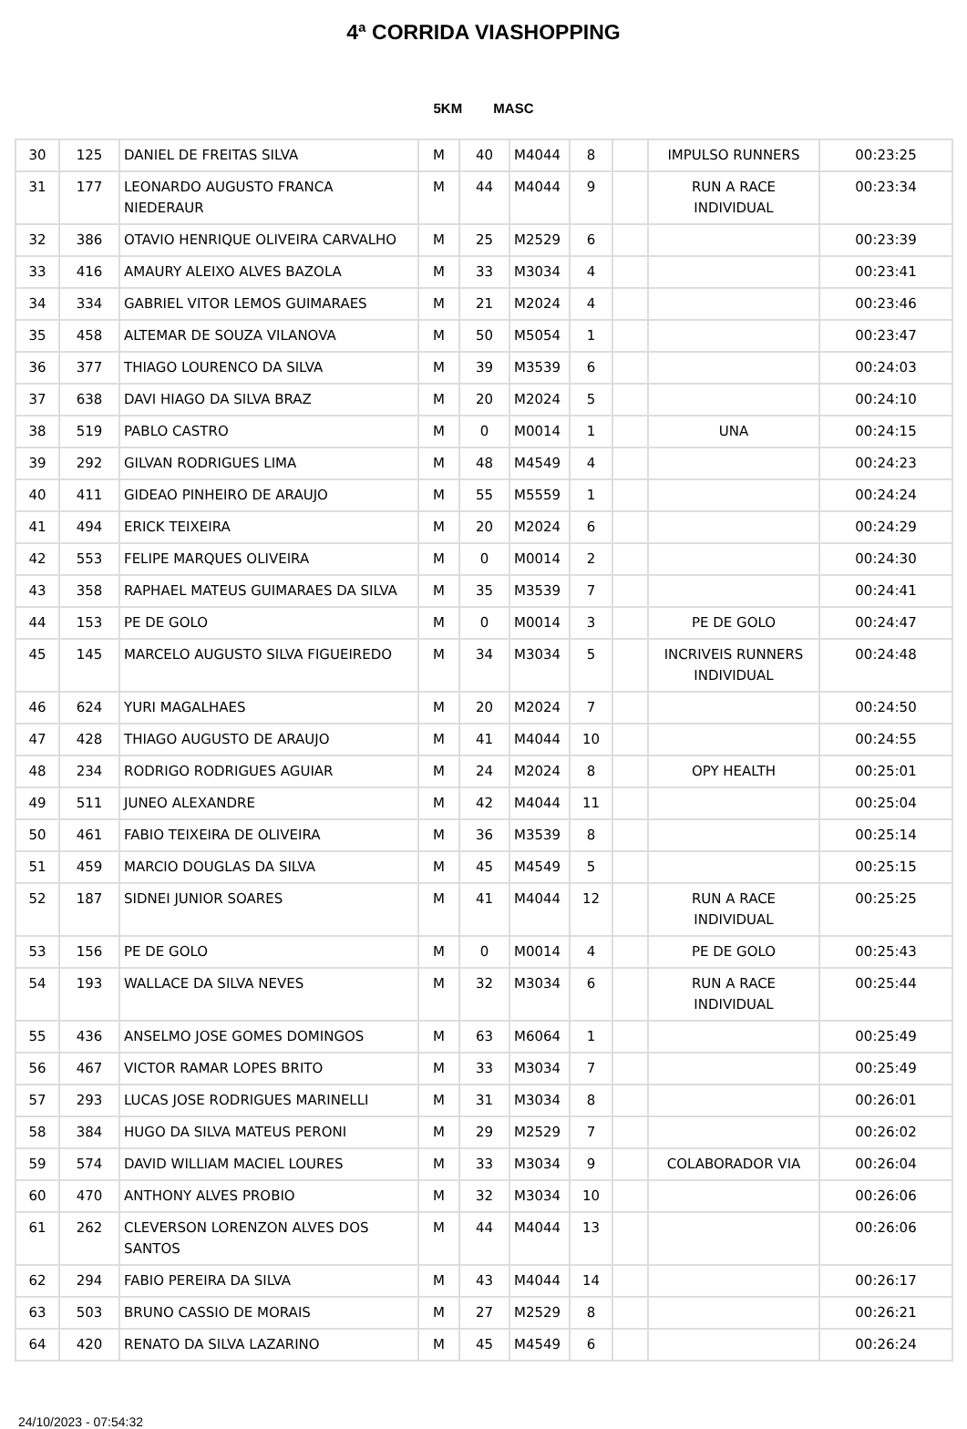4ª CORRIDA VIASHOPPING
5KM MASC
| 30 | 125 | DANIEL DE FREITAS SILVA | M | 40 | M4044 | 8 | | IMPULSO RUNNERS | 00:23:25 |
| 31 | 177 | LEONARDO AUGUSTO FRANCA NIEDERAUR | M | 44 | M4044 | 9 | | RUN A RACE INDIVIDUAL | 00:23:34 |
| 32 | 386 | OTAVIO HENRIQUE OLIVEIRA CARVALHO | M | 25 | M2529 | 6 | | | 00:23:39 |
| 33 | 416 | AMAURY ALEIXO ALVES BAZOLA | M | 33 | M3034 | 4 | | | 00:23:41 |
| 34 | 334 | GABRIEL VITOR LEMOS GUIMARAES | M | 21 | M2024 | 4 | | | 00:23:46 |
| 35 | 458 | ALTEMAR DE SOUZA VILANOVA | M | 50 | M5054 | 1 | | | 00:23:47 |
| 36 | 377 | THIAGO LOURENCO DA SILVA | M | 39 | M3539 | 6 | | | 00:24:03 |
| 37 | 638 | DAVI HIAGO DA SILVA BRAZ | M | 20 | M2024 | 5 | | | 00:24:10 |
| 38 | 519 | PABLO CASTRO | M | 0 | M0014 | 1 | | UNA | 00:24:15 |
| 39 | 292 | GILVAN RODRIGUES LIMA | M | 48 | M4549 | 4 | | | 00:24:23 |
| 40 | 411 | GIDEAO PINHEIRO DE ARAUJO | M | 55 | M5559 | 1 | | | 00:24:24 |
| 41 | 494 | ERICK TEIXEIRA | M | 20 | M2024 | 6 | | | 00:24:29 |
| 42 | 553 | FELIPE MARQUES OLIVEIRA | M | 0 | M0014 | 2 | | | 00:24:30 |
| 43 | 358 | RAPHAEL MATEUS GUIMARAES DA SILVA | M | 35 | M3539 | 7 | | | 00:24:41 |
| 44 | 153 | PE DE GOLO | M | 0 | M0014 | 3 | | PE DE GOLO | 00:24:47 |
| 45 | 145 | MARCELO AUGUSTO SILVA FIGUEIREDO | M | 34 | M3034 | 5 | | INCRIVEIS RUNNERS INDIVIDUAL | 00:24:48 |
| 46 | 624 | YURI MAGALHAES | M | 20 | M2024 | 7 | | | 00:24:50 |
| 47 | 428 | THIAGO AUGUSTO DE ARAUJO | M | 41 | M4044 | 10 | | | 00:24:55 |
| 48 | 234 | RODRIGO RODRIGUES AGUIAR | M | 24 | M2024 | 8 | | OPY HEALTH | 00:25:01 |
| 49 | 511 | JUNEO ALEXANDRE | M | 42 | M4044 | 11 | | | 00:25:04 |
| 50 | 461 | FABIO TEIXEIRA DE OLIVEIRA | M | 36 | M3539 | 8 | | | 00:25:14 |
| 51 | 459 | MARCIO DOUGLAS DA SILVA | M | 45 | M4549 | 5 | | | 00:25:15 |
| 52 | 187 | SIDNEI JUNIOR SOARES | M | 41 | M4044 | 12 | | RUN A RACE INDIVIDUAL | 00:25:25 |
| 53 | 156 | PE DE GOLO | M | 0 | M0014 | 4 | | PE DE GOLO | 00:25:43 |
| 54 | 193 | WALLACE DA SILVA NEVES | M | 32 | M3034 | 6 | | RUN A RACE INDIVIDUAL | 00:25:44 |
| 55 | 436 | ANSELMO JOSE GOMES DOMINGOS | M | 63 | M6064 | 1 | | | 00:25:49 |
| 56 | 467 | VICTOR RAMAR LOPES BRITO | M | 33 | M3034 | 7 | | | 00:25:49 |
| 57 | 293 | LUCAS JOSE RODRIGUES MARINELLI | M | 31 | M3034 | 8 | | | 00:26:01 |
| 58 | 384 | HUGO DA SILVA MATEUS PERONI | M | 29 | M2529 | 7 | | | 00:26:02 |
| 59 | 574 | DAVID WILLIAM MACIEL LOURES | M | 33 | M3034 | 9 | | COLABORADOR VIA | 00:26:04 |
| 60 | 470 | ANTHONY ALVES PROBIO | M | 32 | M3034 | 10 | | | 00:26:06 |
| 61 | 262 | CLEVERSON LORENZON ALVES DOS SANTOS | M | 44 | M4044 | 13 | | | 00:26:06 |
| 62 | 294 | FABIO PEREIRA DA SILVA | M | 43 | M4044 | 14 | | | 00:26:17 |
| 63 | 503 | BRUNO CASSIO DE MORAIS | M | 27 | M2529 | 8 | | | 00:26:21 |
| 64 | 420 | RENATO DA SILVA LAZARINO | M | 45 | M4549 | 6 | | | 00:26:24 |
24/10/2023 - 07:54:32